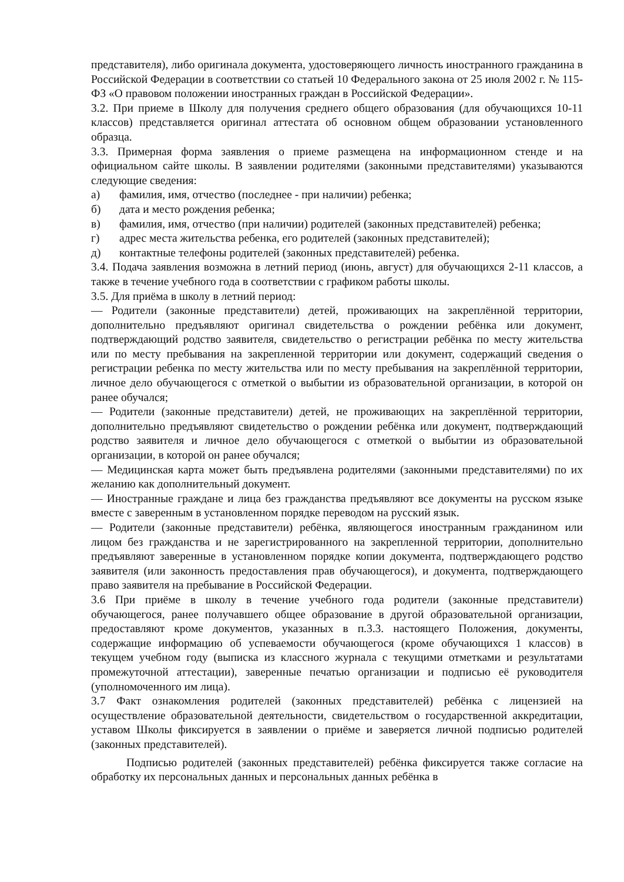представителя), либо оригинала документа, удостоверяющего личность иностранного гражданина в Российской Федерации в соответствии со статьей 10 Федерального закона от 25 июля 2002 г. № 115-ФЗ «О правовом положении иностранных граждан в Российской Федерации».
3.2. При приеме в Школу для получения среднего общего образования (для обучающихся 10-11 классов) представляется оригинал аттестата об основном общем образовании установленного образца.
3.3. Примерная форма заявления о приеме размещена на информационном стенде и на официальном сайте школы. В заявлении родителями (законными представителями) указываются следующие сведения:
а) фамилия, имя, отчество (последнее - при наличии) ребенка;
б) дата и место рождения ребенка;
в) фамилия, имя, отчество (при наличии) родителей (законных представителей) ребенка;
г) адрес места жительства ребенка, его родителей (законных представителей);
д) контактные телефоны родителей (законных представителей) ребенка.
3.4. Подача заявления возможна в летний период (июнь, август) для обучающихся 2-11 классов, а также в течение учебного года в соответствии с графиком работы школы.
3.5. Для приёма в школу в летний период:
— Родители (законные представители) детей, проживающих на закреплённой территории, дополнительно предъявляют оригинал свидетельства о рождении ребёнка или документ, подтверждающий родство заявителя, свидетельство о регистрации ребёнка по месту жительства или по месту пребывания на закрепленной территории или документ, содержащий сведения о регистрации ребенка по месту жительства или по месту пребывания на закреплённой территории, личное дело обучающегося с отметкой о выбытии из образовательной организации, в которой он ранее обучался;
— Родители (законные представители) детей, не проживающих на закреплённой территории, дополнительно предъявляют свидетельство о рождении ребёнка или документ, подтверждающий родство заявителя и личное дело обучающегося с отметкой о выбытии из образовательной организации, в которой он ранее обучался;
— Медицинская карта может быть предъявлена родителями (законными представителями) по их желанию как дополнительный документ.
— Иностранные граждане и лица без гражданства предъявляют все документы на русском языке вместе с заверенным в установленном порядке переводом на русский язык.
— Родители (законные представители) ребёнка, являющегося иностранным гражданином или лицом без гражданства и не зарегистрированного на закрепленной территории, дополнительно предъявляют заверенные в установленном порядке копии документа, подтверждающего родство заявителя (или законность предоставления прав обучающегося), и документа, подтверждающего право заявителя на пребывание в Российской Федерации.
3.6 При приёме в школу в течение учебного года родители (законные представители) обучающегося, ранее получавшего общее образование в другой образовательной организации, предоставляют кроме документов, указанных в п.3.3. настоящего Положения, документы, содержащие информацию об успеваемости обучающегося (кроме обучающихся 1 классов) в текущем учебном году (выписка из классного журнала с текущими отметками и результатами промежуточной аттестации), заверенные печатью организации и подписью её руководителя (уполномоченного им лица).
3.7 Факт ознакомления родителей (законных представителей) ребёнка с лицензией на осуществление образовательной деятельности, свидетельством о государственной аккредитации, уставом Школы фиксируется в заявлении о приёме и заверяется личной подписью родителей (законных представителей).
Подписью родителей (законных представителей) ребёнка фиксируется также согласие на обработку их персональных данных и персональных данных ребёнка в